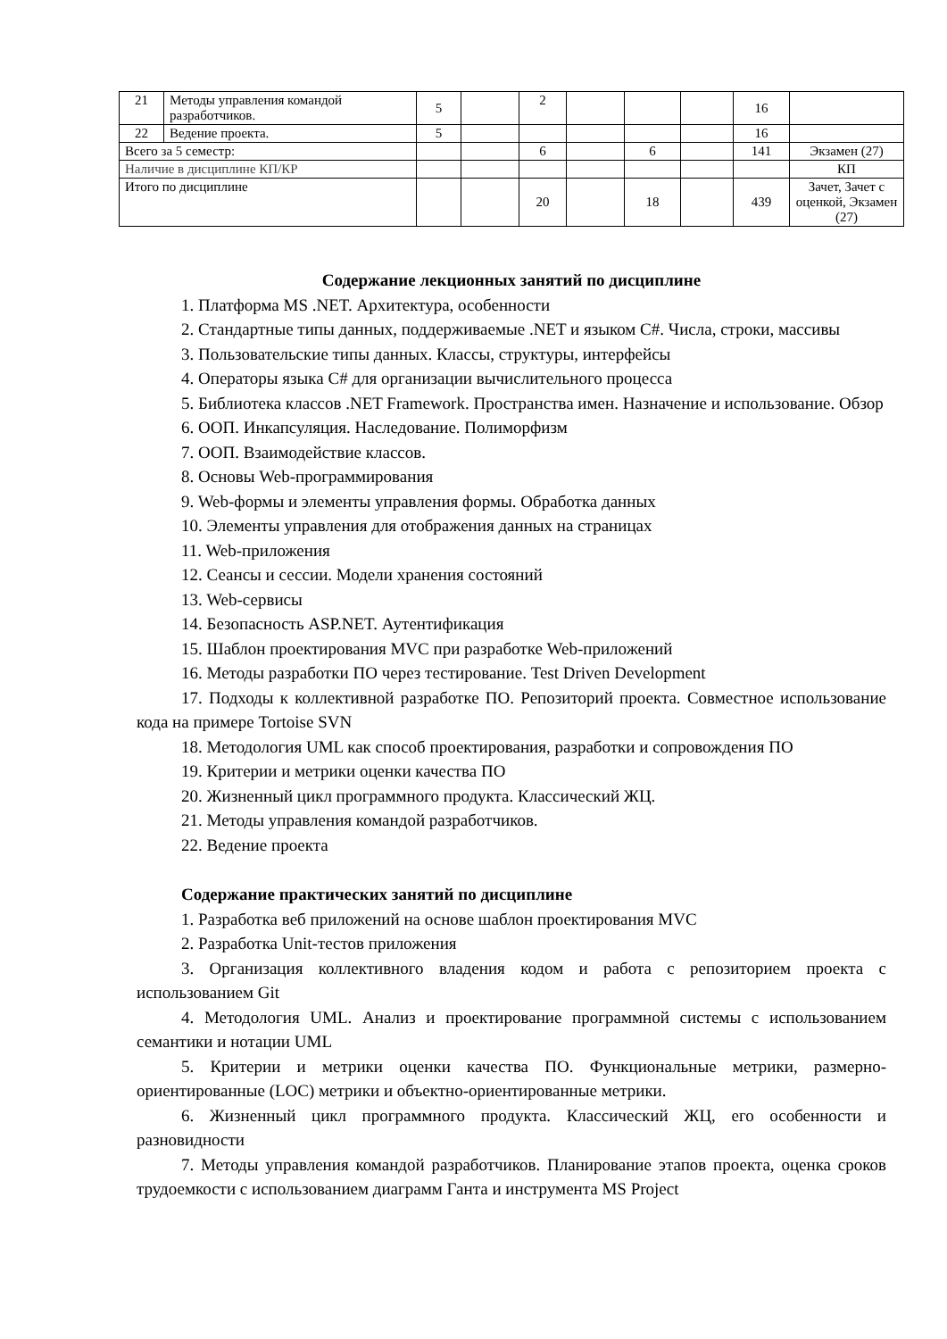| 21 | Методы управления командой разработчиков. | 5 | | 2 | | | | 16 | |
| 22 | Ведение проекта. | 5 | | | | | | 16 | |
| Всего за 5 семестр: | | | | 6 | | 6 | | 141 | Экзамен (27) |
| Наличие в дисциплине КП/КР | | | | | | | | | КП |
| Итого по дисциплине | | | | 20 | | 18 | | 439 | Зачет, Зачет с оценкой, Экзамен (27) |
Содержание лекционных занятий по дисциплине
1. Платформа MS .NET. Архитектура, особенности
2. Стандартные типы данных, поддерживаемые .NET и языком C#. Числа, строки, массивы
3. Пользовательские типы данных. Классы, структуры, интерфейсы
4. Операторы языка C# для организации вычислительного процесса
5. Библиотека классов .NET Framework. Пространства имен. Назначение и использование. Обзор
6. ООП. Инкапсуляция. Наследование. Полиморфизм
7. ООП. Взаимодействие классов.
8. Основы Web-программирования
9. Web-формы и элементы управления формы. Обработка данных
10. Элементы управления для отображения данных на страницах
11. Web-приложения
12. Сеансы и сессии. Модели хранения состояний
13. Web-сервисы
14. Безопасность ASP.NET. Аутентификация
15. Шаблон проектирования MVC при разработке Web-приложений
16. Методы разработки ПО через тестирование. Test Driven Development
17. Подходы к коллективной разработке ПО. Репозиторий проекта. Совместное использование кода на примере Tortoise SVN
18. Методология UML как способ проектирования, разработки и сопровождения ПО
19. Критерии и метрики оценки качества ПО
20. Жизненный цикл программного продукта. Классический ЖЦ.
21. Методы управления командой разработчиков.
22. Ведение проекта
Содержание практических занятий по дисциплине
1. Разработка веб приложений на основе шаблон проектирования MVC
2. Разработка Unit-тестов приложения
3. Организация коллективного владения кодом и работа с репозиторием проекта с использованием Git
4. Методология UML. Анализ и проектирование программной системы с использованием семантики и нотации UML
5. Критерии и метрики оценки качества ПО. Функциональные метрики, размерно-ориентированные (LOC) метрики и объектно-ориентированные метрики.
6. Жизненный цикл программного продукта. Классический ЖЦ, его особенности и разновидности
7. Методы управления командой разработчиков. Планирование этапов проекта, оценка сроков трудоемкости с использованием диаграмм Ганта и инструмента MS Project